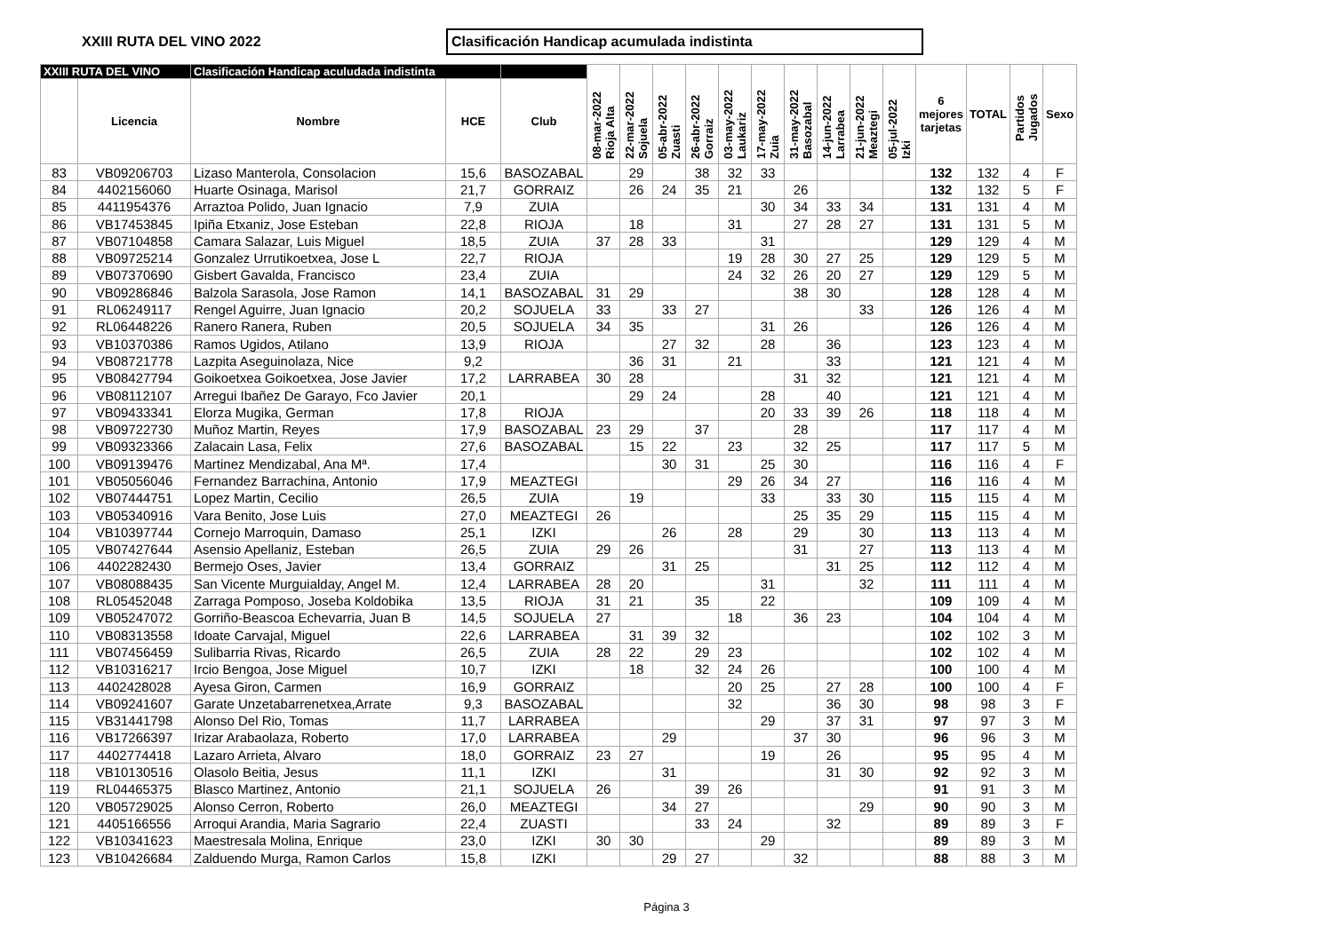XXIII RUTA DEL VINO 2022
Clasificación Handicap acumulada indistinta
| XXIII RUTA DEL VINO | | Clasificación Handicap aculudada indistinta | | | 08-mar-2022 Rioja Alta | 22-mar-2022 Sojuela | 05-abr-2022 Zuasti | 26-abr-2022 Gorraiz | 03-may-2022 Laukariz | 17-may-2022 Zuia | 31-may-2022 Basozabal | 14-jun-2022 Larrabea | 21-jun-2022 Meaztegi | 05-jul-2022 Izki | 6 mejores tarjetas | TOTAL | Partidos Jugados | Sexo |
| --- | --- | --- | --- | --- | --- | --- | --- | --- | --- | --- | --- | --- | --- | --- | --- | --- | --- | --- |
| | Licencia | Nombre | HCE | Club | | | | | | | | | | | | | | |
| 83 | VB09206703 | Lizaso Manterola, Consolacion | 15,6 | BASOZABAL | | 29 | | 38 | 32 | 33 | | | | | 132 | 132 | 4 | F |
| 84 | 4402156060 | Huarte Osinaga, Marisol | 21,7 | GORRAIZ | | 26 | 24 | 35 | 21 | | 26 | | | | 132 | 132 | 5 | F |
| 85 | 4411954376 | Arraztoa Polido, Juan Ignacio | 7,9 | ZUIA | | | | | | 30 | 34 | 33 | 34 | | 131 | 131 | 4 | M |
| 86 | VB17453845 | Ipiña Etxaniz, Jose Esteban | 22,8 | RIOJA | | 18 | | | 31 | | 27 | 28 | 27 | | 131 | 131 | 5 | M |
| 87 | VB07104858 | Camara Salazar, Luis Miguel | 18,5 | ZUIA | 37 | 28 | 33 | | | 31 | | | | | 129 | 129 | 4 | M |
| 88 | VB09725214 | Gonzalez Urrutikoetxea, Jose L | 22,7 | RIOJA | | | | | 19 | 28 | 30 | 27 | 25 | | 129 | 129 | 5 | M |
| 89 | VB07370690 | Gisbert Gavalda, Francisco | 23,4 | ZUIA | | | | | 24 | 32 | 26 | 20 | 27 | | 129 | 129 | 5 | M |
| 90 | VB09286846 | Balzola Sarasola, Jose Ramon | 14,1 | BASOZABAL | 31 | 29 | | | | | 38 | 30 | | | 128 | 128 | 4 | M |
| 91 | RL06249117 | Rengel Aguirre, Juan Ignacio | 20,2 | SOJUELA | 33 | | 33 | 27 | | | | | 33 | | 126 | 126 | 4 | M |
| 92 | RL06448226 | Ranero Ranera, Ruben | 20,5 | SOJUELA | 34 | 35 | | | | 31 | 26 | | | | 126 | 126 | 4 | M |
| 93 | VB10370386 | Ramos Ugidos, Atilano | 13,9 | RIOJA | | | 27 | 32 | | 28 | | 36 | | | 123 | 123 | 4 | M |
| 94 | VB08721778 | Lazpita Aseguinolaza, Nice | 9,2 | | | 36 | 31 | | 21 | | | 33 | | | 121 | 121 | 4 | M |
| 95 | VB08427794 | Goikoetxea Goikoetxea, Jose Javier | 17,2 | LARRABEA | 30 | 28 | | | | | 31 | 32 | | | 121 | 121 | 4 | M |
| 96 | VB08112107 | Arregui Ibañez De Garayo, Fco Javier | 20,1 | | | 29 | 24 | | | 28 | | 40 | | | 121 | 121 | 4 | M |
| 97 | VB09433341 | Elorza Mugika, German | 17,8 | RIOJA | | | | | | 20 | 33 | 39 | 26 | | 118 | 118 | 4 | M |
| 98 | VB09722730 | Muñoz Martin, Reyes | 17,9 | BASOZABAL | 23 | 29 | | 37 | | | 28 | | | | 117 | 117 | 4 | M |
| 99 | VB09323366 | Zalacain Lasa, Felix | 27,6 | BASOZABAL | | 15 | 22 | | 23 | | 32 | 25 | | | 117 | 117 | 5 | M |
| 100 | VB09139476 | Martinez Mendizabal, Ana Mª. | 17,4 | | | | 30 | 31 | | 25 | 30 | | | | 116 | 116 | 4 | F |
| 101 | VB05056046 | Fernandez Barrachina, Antonio | 17,9 | MEAZTEGI | | | | | 29 | 26 | 34 | 27 | | | 116 | 116 | 4 | M |
| 102 | VB07444751 | Lopez Martin, Cecilio | 26,5 | ZUIA | | 19 | | | | 33 | | 33 | 30 | | 115 | 115 | 4 | M |
| 103 | VB05340916 | Vara Benito, Jose Luis | 27,0 | MEAZTEGI | 26 | | | | | | 25 | 35 | 29 | | 115 | 115 | 4 | M |
| 104 | VB10397744 | Cornejo Marroquin, Damaso | 25,1 | IZKI | | | 26 | | 28 | | 29 | | 30 | | 113 | 113 | 4 | M |
| 105 | VB07427644 | Asensio Apellaniz, Esteban | 26,5 | ZUIA | 29 | 26 | | | | | 31 | | 27 | | 113 | 113 | 4 | M |
| 106 | 4402282430 | Bermejo Oses, Javier | 13,4 | GORRAIZ | | | 31 | 25 | | | | 31 | 25 | | 112 | 112 | 4 | M |
| 107 | VB08088435 | San Vicente Murguialday, Angel M. | 12,4 | LARRABEA | 28 | 20 | | | | 31 | | | 32 | | 111 | 111 | 4 | M |
| 108 | RL05452048 | Zarraga Pomposo, Joseba Koldobika | 13,5 | RIOJA | 31 | 21 | | 35 | | 22 | | | | | 109 | 109 | 4 | M |
| 109 | VB05247072 | Gorriño-Beascoa Echevarria, Juan B | 14,5 | SOJUELA | 27 | | | | 18 | | 36 | 23 | | | 104 | 104 | 4 | M |
| 110 | VB08313558 | Idoate Carvajal, Miguel | 22,6 | LARRABEA | | 31 | 39 | 32 | | | | | | | 102 | 102 | 3 | M |
| 111 | VB07456459 | Sulibarria Rivas, Ricardo | 26,5 | ZUIA | 28 | 22 | | 29 | 23 | | | | | | 102 | 102 | 4 | M |
| 112 | VB10316217 | Ircio Bengoa, Jose Miguel | 10,7 | IZKI | | 18 | | 32 | 24 | 26 | | | | | 100 | 100 | 4 | M |
| 113 | 4402428028 | Ayesa Giron, Carmen | 16,9 | GORRAIZ | | | | | 20 | 25 | | 27 | 28 | | 100 | 100 | 4 | F |
| 114 | VB09241607 | Garate Unzetabarrenetxea,Arrate | 9,3 | BASOZABAL | | | | | 32 | | | 36 | 30 | | 98 | 98 | 3 | F |
| 115 | VB31441798 | Alonso Del Rio, Tomas | 11,7 | LARRABEA | | | | | | 29 | | 37 | 31 | | 97 | 97 | 3 | M |
| 116 | VB17266397 | Irizar Arabaolaza, Roberto | 17,0 | LARRABEA | | | 29 | | | | 37 | 30 | | | 96 | 96 | 3 | M |
| 117 | 4402774418 | Lazaro Arrieta, Alvaro | 18,0 | GORRAIZ | 23 | 27 | | | | 19 | | 26 | | | 95 | 95 | 4 | M |
| 118 | VB10130516 | Olasolo Beitia, Jesus | 11,1 | IZKI | | | 31 | | | | | 31 | 30 | | 92 | 92 | 3 | M |
| 119 | RL04465375 | Blasco Martinez, Antonio | 21,1 | SOJUELA | 26 | | | 39 | 26 | | | | | | 91 | 91 | 3 | M |
| 120 | VB05729025 | Alonso Cerron, Roberto | 26,0 | MEAZTEGI | | | 34 | 27 | | | | | 29 | | 90 | 90 | 3 | M |
| 121 | 4405166556 | Arroqui Arandia, Maria Sagrario | 22,4 | ZUASTI | | | | 33 | 24 | | | 32 | | | 89 | 89 | 3 | F |
| 122 | VB10341623 | Maestresala Molina, Enrique | 23,0 | IZKI | 30 | 30 | | | | 29 | | | | | 89 | 89 | 3 | M |
| 123 | VB10426684 | Zalduendo Murga, Ramon Carlos | 15,8 | IZKI | | | 29 | 27 | | | 32 | | | | 88 | 88 | 3 | M |
Página 3